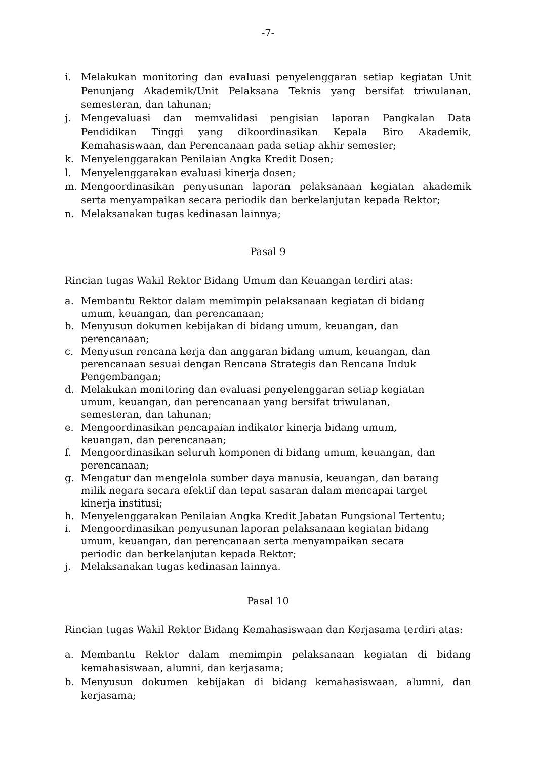-7-
i. Melakukan monitoring dan evaluasi penyelenggaran setiap kegiatan Unit Penunjang Akademik/Unit Pelaksana Teknis yang bersifat triwulanan, semesteran, dan tahunan;
j. Mengevaluasi dan memvalidasi pengisian laporan Pangkalan Data Pendidikan Tinggi yang dikoordinasikan Kepala Biro Akademik, Kemahasiswaan, dan Perencanaan pada setiap akhir semester;
k. Menyelenggarakan Penilaian Angka Kredit Dosen;
l. Menyelenggarakan evaluasi kinerja dosen;
m. Mengoordinasikan penyusunan laporan pelaksanaan kegiatan akademik serta menyampaikan secara periodik dan berkelanjutan kepada Rektor;
n. Melaksanakan tugas kedinasan lainnya;
Pasal 9
Rincian tugas Wakil Rektor Bidang Umum dan Keuangan terdiri atas:
a. Membantu Rektor dalam memimpin pelaksanaan kegiatan di bidang
umum, keuangan, dan perencanaan;
b. Menyusun dokumen kebijakan di bidang umum, keuangan, dan
perencanaan;
c. Menyusun rencana kerja dan anggaran bidang umum, keuangan, dan
perencanaan sesuai dengan Rencana Strategis dan Rencana Induk
Pengembangan;
d. Melakukan monitoring dan evaluasi penyelenggaran setiap kegiatan
umum, keuangan, dan perencanaan yang bersifat triwulanan,
semesteran, dan tahunan;
e. Mengoordinasikan pencapaian indikator kinerja bidang umum,
keuangan, dan perencanaan;
f. Mengoordinasikan seluruh komponen di bidang umum, keuangan, dan
perencanaan;
g. Mengatur dan mengelola sumber daya manusia, keuangan, dan barang
milik negara secara efektif dan tepat sasaran dalam mencapai target
kinerja institusi;
h. Menyelenggarakan Penilaian Angka Kredit Jabatan Fungsional Tertentu;
i. Mengoordinasikan penyusunan laporan pelaksanaan kegiatan bidang
umum, keuangan, dan perencanaan serta menyampaikan secara
periodic dan berkelanjutan kepada Rektor;
j. Melaksanakan tugas kedinasan lainnya.
Pasal 10
Rincian tugas Wakil Rektor Bidang Kemahasiswaan dan Kerjasama terdiri atas:
a. Membantu Rektor dalam memimpin pelaksanaan kegiatan di bidang kemahasiswaan, alumni, dan kerjasama;
b. Menyusun dokumen kebijakan di bidang kemahasiswaan, alumni, dan kerjasama;